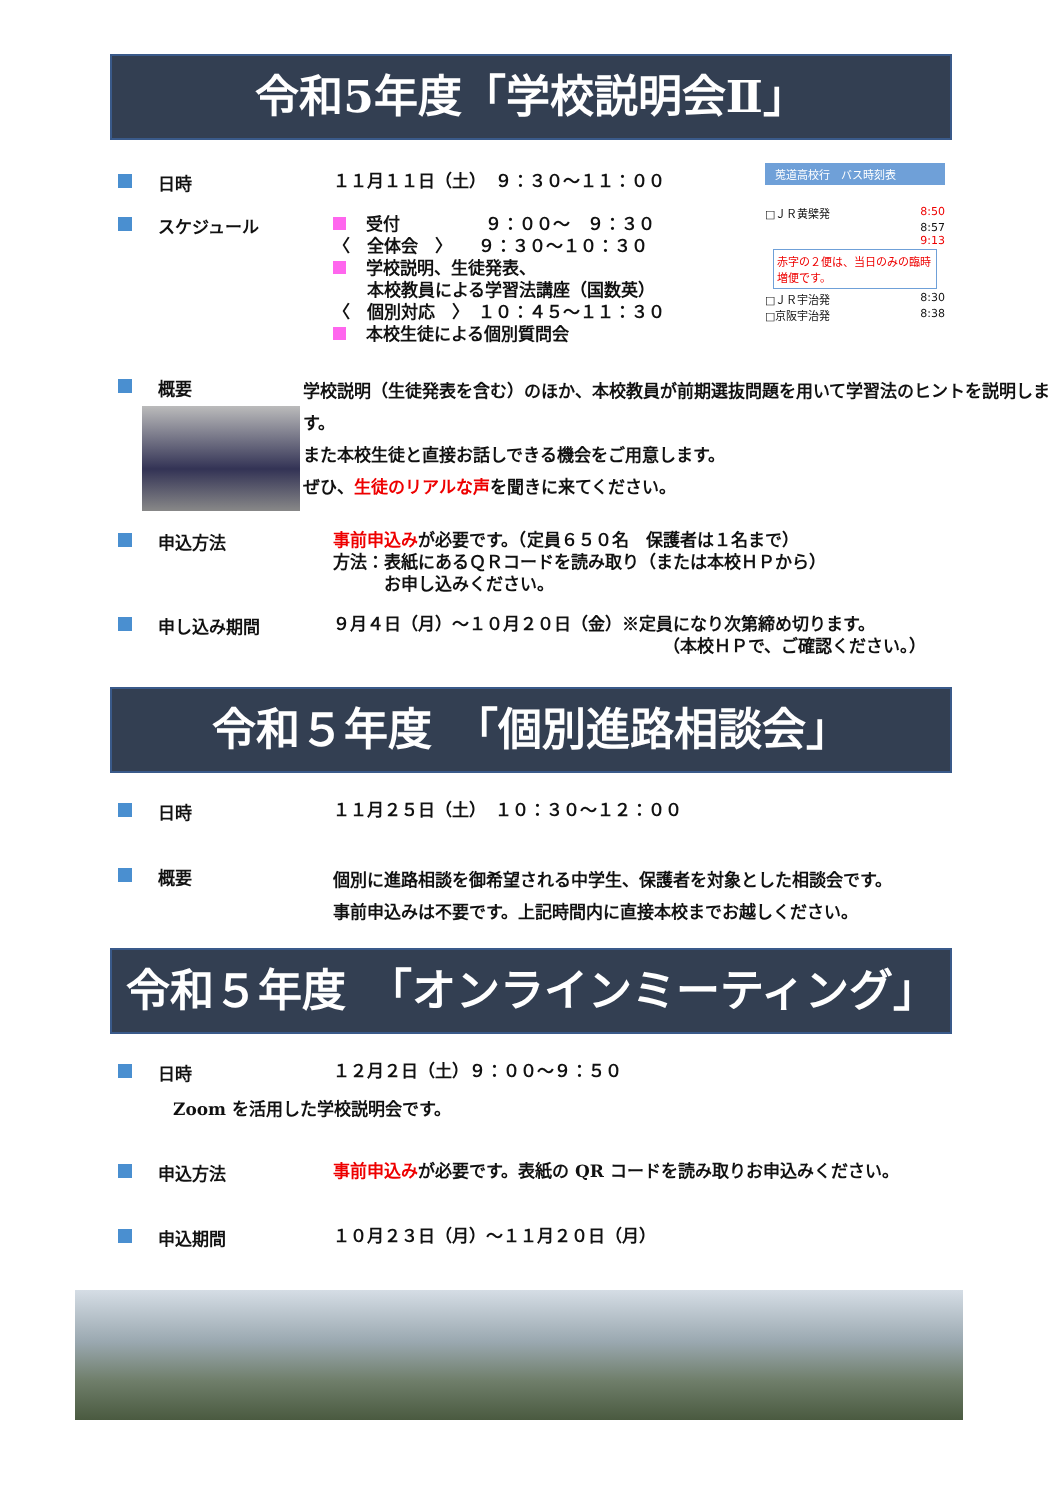令和5年度「学校説明会Ⅱ」
莵道高校行　バス時刻表
□ＪＲ黄檗発 8:50
8:57
9:13
赤字の２便は、当日のみの臨時増便です。
□ＪＲ宇治発 8:30
□京阪宇治発 8:38
日時
１１月１１日（土）　９：３０～１１：００
スケジュール
受付　　　　　９：００～　９：３０
〈　全体会　〉　　９：３０～１０：３０
学校説明、生徒発表、
　　本校教員による学習法講座（国数英）
〈　個別対応　〉　１０：４５～１１：３０
本校生徒による個別質問会
概要
学校説明（生徒発表を含む）のほか、本校教員が前期選抜問題を用いて学習法のヒントを説明します。
また本校生徒と直接お話しできる機会をご用意します。
ぜひ、生徒のリアルな声を聞きに来てください。
申込方法
事前申込みが必要です。（定員６５０名　保護者は１名まで）
方法：表紙にあるＱＲコードを読み取り（または本校ＨＰから）
　　　お申し込みください。
申し込み期間
９月４日（月）～１０月２０日（金）※定員になり次第締め切ります。
（本校ＨＰで、ご確認ください。）
令和５年度　「個別進路相談会」
日時
１１月２５日（土）　１０：３０～１２：００
概要
個別に進路相談を御希望される中学生、保護者を対象とした相談会です。
事前申込みは不要です。上記時間内に直接本校までお越しください。
令和５年度　「オンラインミーティング」
日時
１２月２日（土）９：００～９：５０
Zoom を活用した学校説明会です。
申込方法
事前申込みが必要です。表紙の QR コードを読み取りお申込みください。
申込期間
１０月２３日（月）～１１月２０日（月）